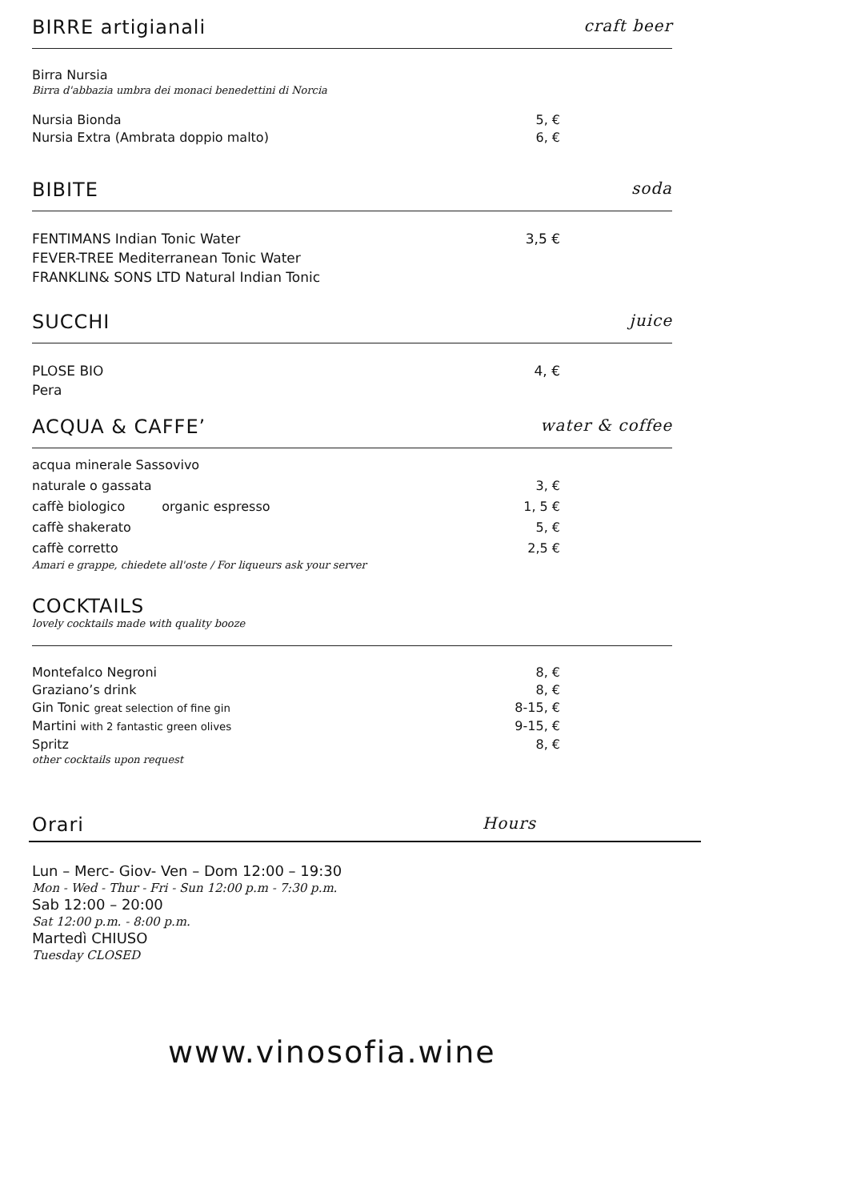BIRRE artigianali craft beer
Birra Nursia
Birra d'abbazia umbra dei monaci benedettini di Norcia
Nursia Bionda 5, €
Nursia Extra (Ambrata doppio malto) 6, €
BIBITE soda
FENTIMANS Indian Tonic Water 3,5 €
FEVER-TREE Mediterranean Tonic Water
FRANKLIN& SONS LTD Natural Indian Tonic
SUCCHI juice
PLOSE BIO 4, €
Pera
ACQUA & CAFFE’ water & coffee
acqua minerale Sassovivo
naturale o gassata 3, €
caffè biologico organic espresso 1, 5 €
caffè shakerato 5, €
caffè corretto 2,5 €
Amari e grappe, chiedete all'oste / For liqueurs ask your server
COCKTAILS
lovely cocktails made with quality booze
Montefalco Negroni 8, €
Graziano’s drink 8, €
Gin Tonic great selection of fine gin 8-15, €
Martini with 2 fantastic green olives 9-15, €
Spritz 8, €
other cocktails upon request
Orari Hours
Lun – Merc- Giov- Ven – Dom 12:00 – 19:30
Mon - Wed - Thur - Fri - Sun 12:00 p.m - 7:30 p.m.
Sab 12:00 – 20:00
Sat 12:00 p.m. - 8:00 p.m.
Martedì CHIUSO
Tuesday CLOSED
www.vinosofia.wine